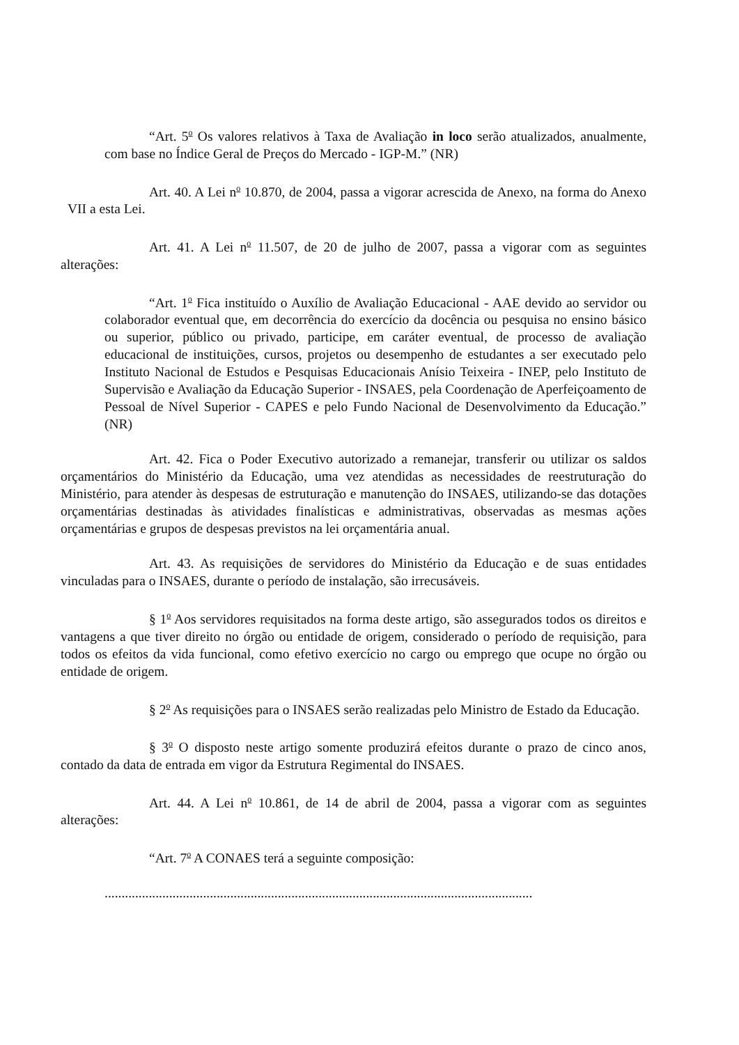“Art. 5<sup>o</sup> Os valores relativos à Taxa de Avaliação in loco serão atualizados, anualmente, com base no Índice Geral de Preços do Mercado - IGP-M.” (NR)
Art. 40. A Lei n<sup>o</sup> 10.870, de 2004, passa a vigorar acrescida de Anexo, na forma do Anexo VII a esta Lei.
Art. 41. A Lei n<sup>o</sup> 11.507, de 20 de julho de 2007, passa a vigorar com as seguintes alterações:
“Art. 1<sup>o</sup> Fica instituído o Auxílio de Avaliação Educacional - AAE devido ao servidor ou colaborador eventual que, em decorrência do exercício da docência ou pesquisa no ensino básico ou superior, público ou privado, participe, em caráter eventual, de processo de avaliação educacional de instituições, cursos, projetos ou desempenho de estudantes a ser executado pelo Instituto Nacional de Estudos e Pesquisas Educacionais Anísio Teixeira - INEP, pelo Instituto de Supervisão e Avaliação da Educação Superior - INSAES, pela Coordenação de Aperfeiçoamento de Pessoal de Nível Superior - CAPES e pelo Fundo Nacional de Desenvolvimento da Educação.” (NR)
Art. 42. Fica o Poder Executivo autorizado a remanejar, transferir ou utilizar os saldos orçamentários do Ministério da Educação, uma vez atendidas as necessidades de reestruturação do Ministério, para atender às despesas de estruturação e manutenção do INSAES, utilizando-se das dotações orçamentárias destinadas às atividades finalísticas e administrativas, observadas as mesmas ações orçamentárias e grupos de despesas previstos na lei orçamentária anual.
Art. 43. As requisições de servidores do Ministério da Educação e de suas entidades vinculadas para o INSAES, durante o período de instalação, são irrecusáveis.
§ 1<sup>o</sup> Aos servidores requisitados na forma deste artigo, são assegurados todos os direitos e vantagens a que tiver direito no órgão ou entidade de origem, considerado o período de requisição, para todos os efeitos da vida funcional, como efetivo exercício no cargo ou emprego que ocupe no órgão ou entidade de origem.
§ 2<sup>o</sup> As requisições para o INSAES serão realizadas pelo Ministro de Estado da Educação.
§ 3<sup>o</sup> O disposto neste artigo somente produzirá efeitos durante o prazo de cinco anos, contado da data de entrada em vigor da Estrutura Regimental do INSAES.
Art. 44. A Lei n<sup>o</sup> 10.861, de 14 de abril de 2004, passa a vigorar com as seguintes alterações:
“Art. 7<sup>o</sup> A CONAES terá a seguinte composição:
..............................................................................................................................